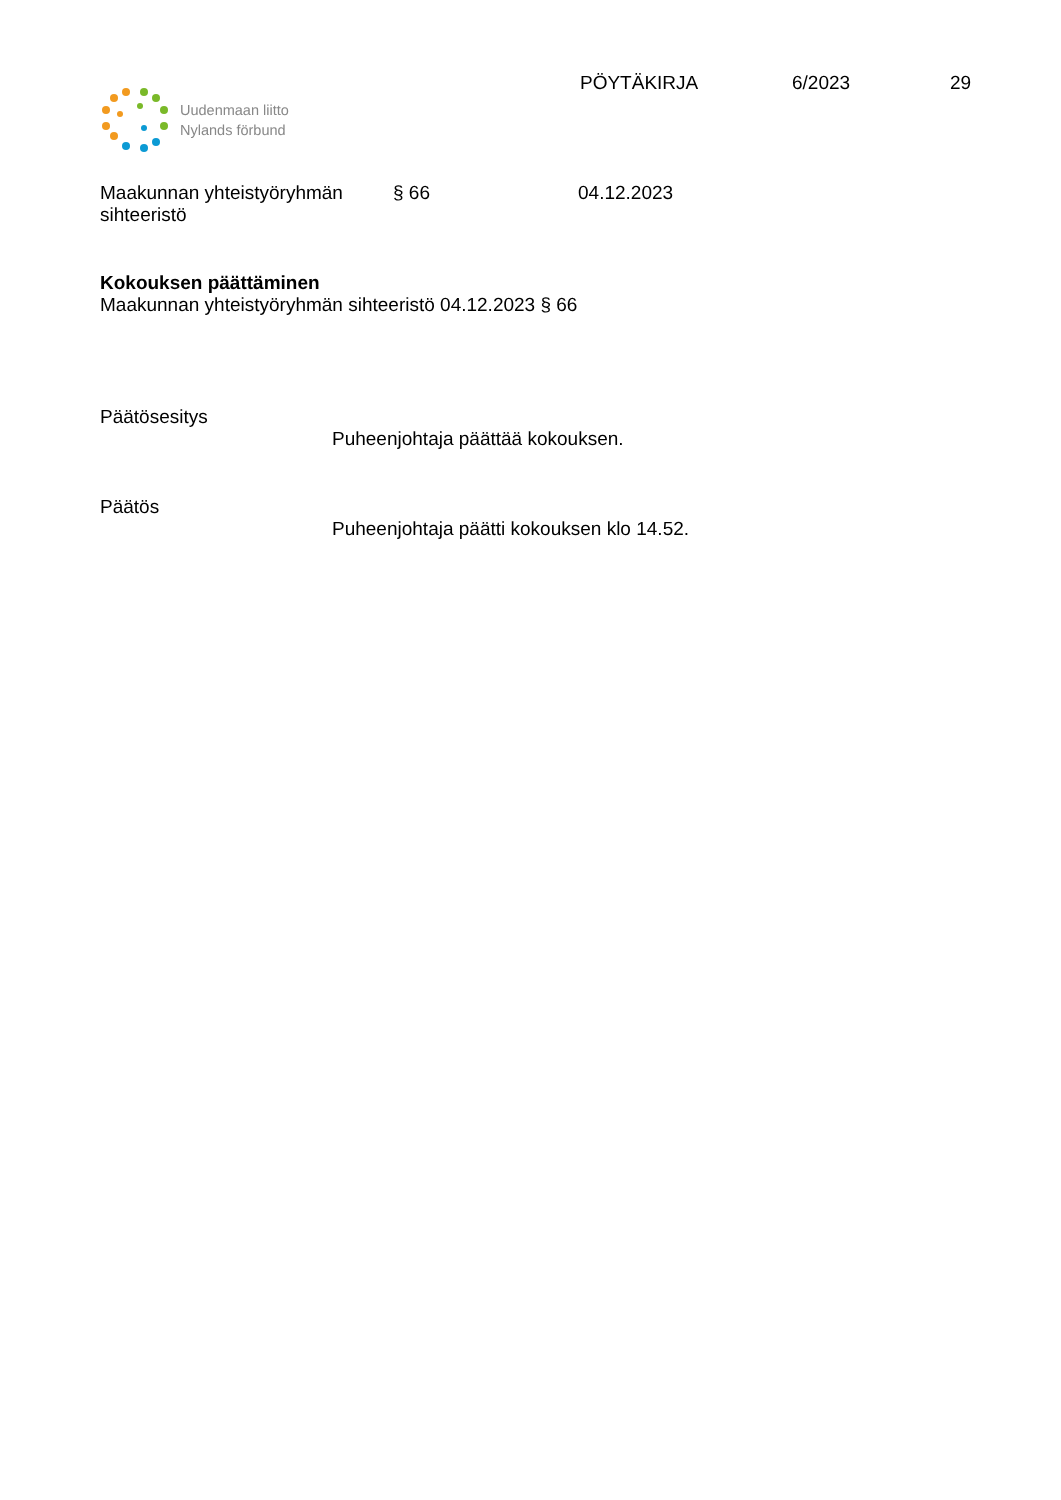Uudenmaan liitto
Nylands förbund
PÖYTÄKIRJA 6/2023 29
Maakunnan yhteistyöryhmän
sihteeristö
§ 66 04.12.2023
Kokouksen päättäminen
Maakunnan yhteistyöryhmän sihteeristö 04.12.2023 § 66
Päätösesitys
Puheenjohtaja päättää kokouksen.
Päätös
Puheenjohtaja päätti kokouksen klo 14.52.